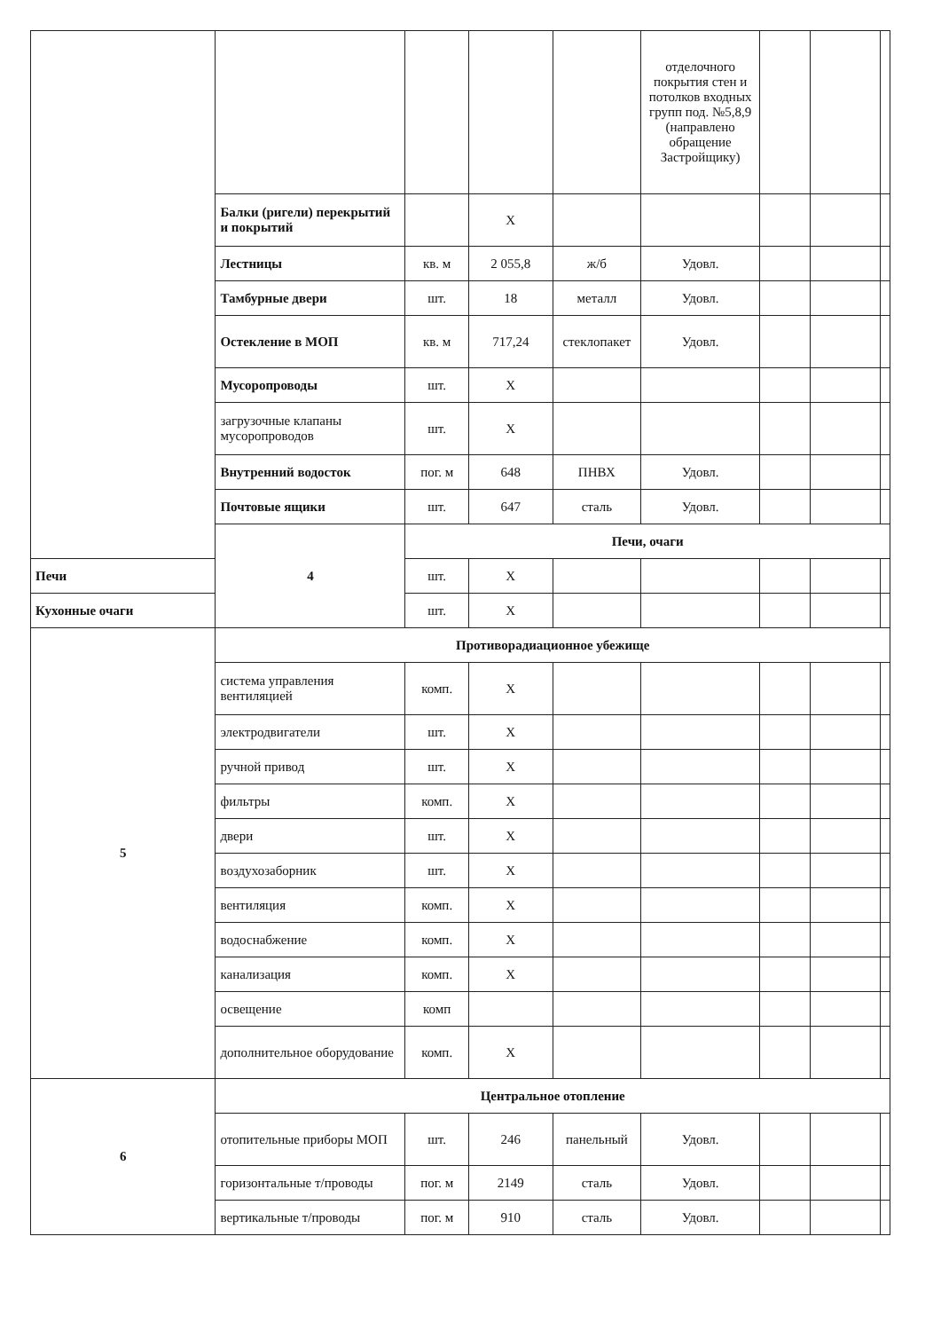| | | | | | отделочного покрытия стен и потолков входных групп под. №5,8,9 (направлено обращение Застройщику) | | | |
| | Балки (ригели) перекрытий и покрытий | | X | | | | | |
| | Лестницы | кв. м | 2 055,8 | ж/б | Удовл. | | | |
| | Тамбурные двери | шт. | 18 | металл | Удовл. | | | |
| | Остекление в МОП | кв. м | 717,24 | стеклопакет | Удовл. | | | |
| | Мусоропроводы | шт. | X | | | | | |
| | загрузочные клапаны мусоропроводов | шт. | X | | | | | |
| | Внутренний водосток | пог. м | 648 | ПНВХ | Удовл. | | | |
| | Почтовые ящики | шт. | 647 | сталь | Удовл. | | | |
| | 4 | Печи, очаги | | | | | | |
| Печи | | шт. | X | | | | | |
| Кухонные очаги | | шт. | X | | | | | |
| 5 | Противорадиационное убежище | | | | | | | |
| | система управления вентиляцией | комп. | X | | | | | |
| | электродвигатели | шт. | X | | | | | |
| | ручной привод | шт. | X | | | | | |
| | фильтры | комп. | X | | | | | |
| | двери | шт. | X | | | | | |
| | воздухозаборник | шт. | X | | | | | |
| | вентиляция | комп. | X | | | | | |
| | водоснабжение | комп. | X | | | | | |
| | канализация | комп. | X | | | | | |
| | освещение | комп | | | | | | |
| | дополнительное оборудование | комп. | X | | | | | |
| 6 | Центральное отопление | | | | | | | |
| | отопительные приборы МОП | шт. | 246 | панельный | Удовл. | | | |
| | горизонтальные т/проводы | пог. м | 2149 | сталь | Удовл. | | | |
| | вертикальные т/проводы | пог. м | 910 | сталь | Удовл. | | | |